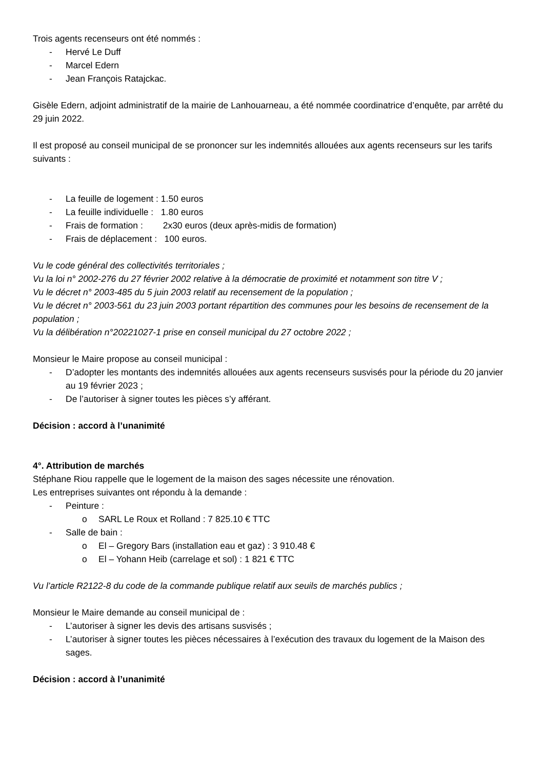Trois agents recenseurs ont été nommés :
- Hervé Le Duff
- Marcel Edern
- Jean François Ratajckac.
Gisèle Edern, adjoint administratif de la mairie de Lanhouarneau, a été nommée coordinatrice d’enquête, par arrêté du 29 juin 2022.
Il est proposé au conseil municipal de se prononcer sur les indemnités allouées aux agents recenseurs sur les tarifs suivants :
- La feuille de logement : 1.50 euros
- La feuille individuelle : 1.80 euros
- Frais de formation : 2x30 euros (deux après-midis de formation)
- Frais de déplacement : 100 euros.
Vu le code général des collectivités territoriales ;
Vu la loi n° 2002-276 du 27 février 2002 relative à la démocratie de proximité et notamment son titre V ;
Vu le décret n° 2003-485 du 5 juin 2003 relatif au recensement de la population ;
Vu le décret n° 2003-561 du 23 juin 2003 portant répartition des communes pour les besoins de recensement de la population ;
Vu la délibération n°20221027-1 prise en conseil municipal du 27 octobre 2022 ;
Monsieur le Maire propose au conseil municipal :
- D’adopter les montants des indemnités allouées aux agents recenseurs susvisés pour la période du 20 janvier au 19 février 2023 ;
- De l’autoriser à signer toutes les pièces s’y afférant.
Décision : accord à l’unanimité
4°. Attribution de marchés
Stéphane Riou rappelle que le logement de la maison des sages nécessite une rénovation.
Les entreprises suivantes ont répondu à la demande :
- Peinture :
o SARL Le Roux et Rolland : 7 825.10 € TTC
- Salle de bain :
o El – Gregory Bars (installation eau et gaz) : 3 910.48 €
o El – Yohann Heib (carrelage et sol) : 1 821 € TTC
Vu l’article R2122-8 du code de la commande publique relatif aux seuils de marchés publics ;
Monsieur le Maire demande au conseil municipal de :
- L’autoriser à signer les devis des artisans susvisés ;
- L’autoriser à signer toutes les pièces nécessaires à l’exécution des travaux du logement de la Maison des sages.
Décision : accord à l’unanimité